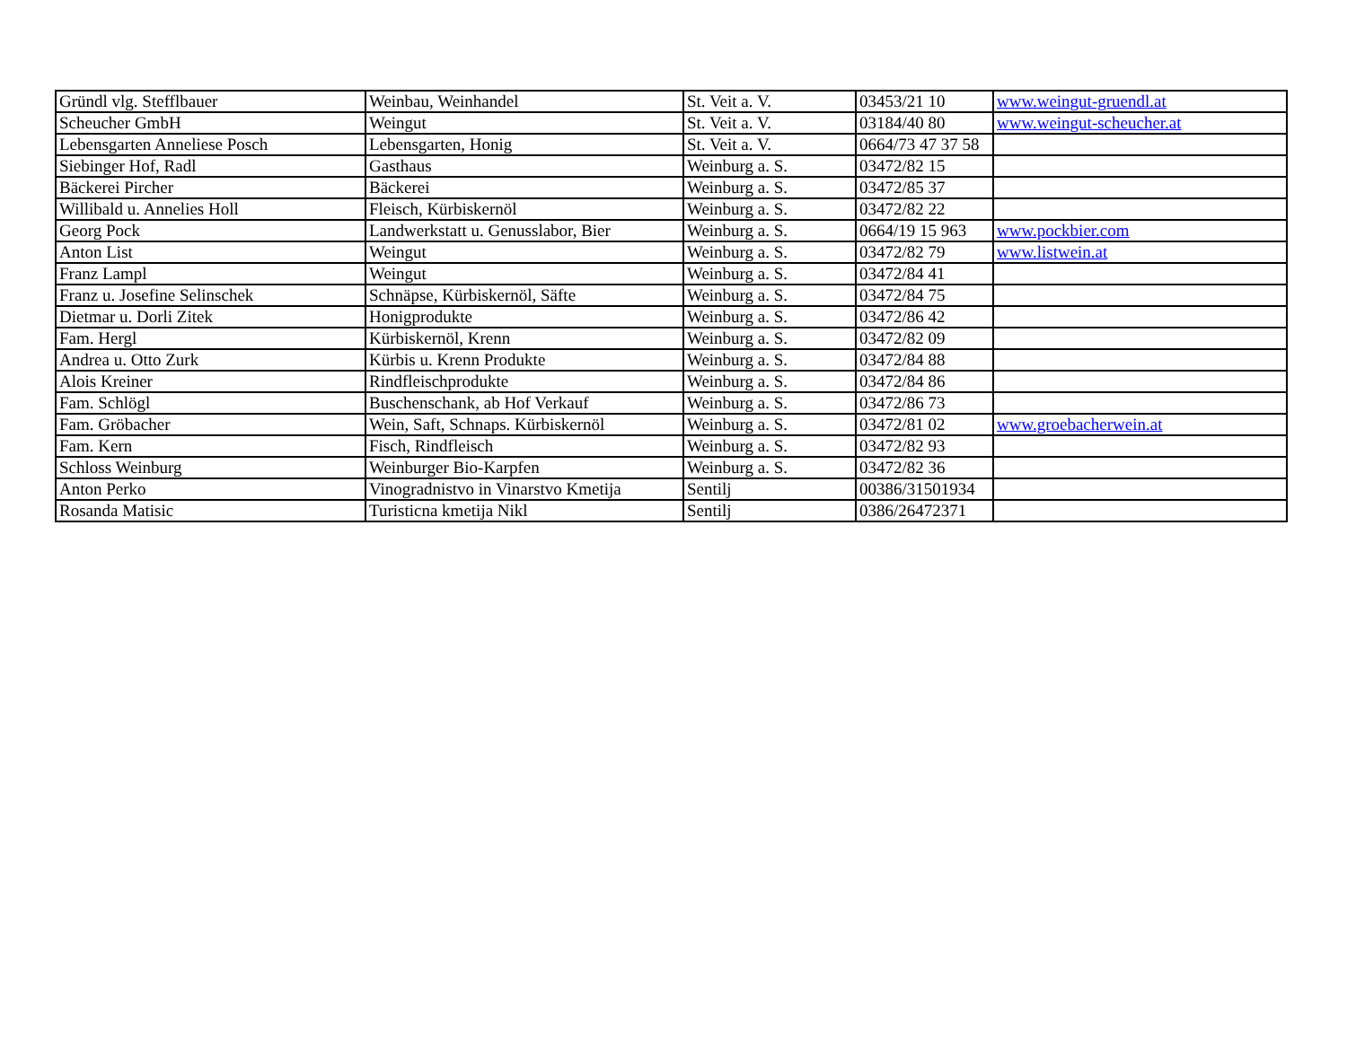| Gründl vlg. Stefflbauer | Weinbau, Weinhandel | St. Veit a. V. | 03453/21 10 | www.weingut-gruendl.at |
| Scheucher GmbH | Weingut | St. Veit a. V. | 03184/40 80 | www.weingut-scheucher.at |
| Lebensgarten Anneliese Posch | Lebensgarten, Honig | St. Veit a. V. | 0664/73 47 37 58 | |
| Siebinger Hof, Radl | Gasthaus | Weinburg a. S. | 03472/82 15 | |
| Bäckerei Pircher | Bäckerei | Weinburg a. S. | 03472/85 37 | |
| Willibald u. Annelies Holl | Fleisch, Kürbiskernöl | Weinburg a. S. | 03472/82 22 | |
| Georg Pock | Landwerkstatt u. Genusslabor, Bier | Weinburg a. S. | 0664/19 15 963 | www.pockbier.com |
| Anton List | Weingut | Weinburg a. S. | 03472/82 79 | www.listwein.at |
| Franz Lampl | Weingut | Weinburg a. S. | 03472/84 41 | |
| Franz u. Josefine Selinschek | Schnäpse, Kürbiskernöl, Säfte | Weinburg a. S. | 03472/84 75 | |
| Dietmar u. Dorli Zitek | Honigprodukte | Weinburg a. S. | 03472/86 42 | |
| Fam. Hergl | Kürbiskernöl, Krenn | Weinburg a. S. | 03472/82 09 | |
| Andrea u. Otto Zurk | Kürbis u. Krenn Produkte | Weinburg a. S. | 03472/84 88 | |
| Alois Kreiner | Rindfleischprodukte | Weinburg a. S. | 03472/84 86 | |
| Fam. Schlögl | Buschenschank, ab Hof Verkauf | Weinburg a. S. | 03472/86 73 | |
| Fam. Gröbacher | Wein, Saft, Schnaps. Kürbiskernöl | Weinburg a. S. | 03472/81 02 | www.groebacherwein.at |
| Fam. Kern | Fisch, Rindfleisch | Weinburg a. S. | 03472/82 93 | |
| Schloss Weinburg | Weinburger Bio-Karpfen | Weinburg a. S. | 03472/82 36 | |
| Anton Perko | Vinogradnistvo in Vinarstvo Kmetija | Sentilj | 00386/31501934 | |
| Rosanda Matisic | Turisticna kmetija Nikl | Sentilj | 0386/26472371 | |